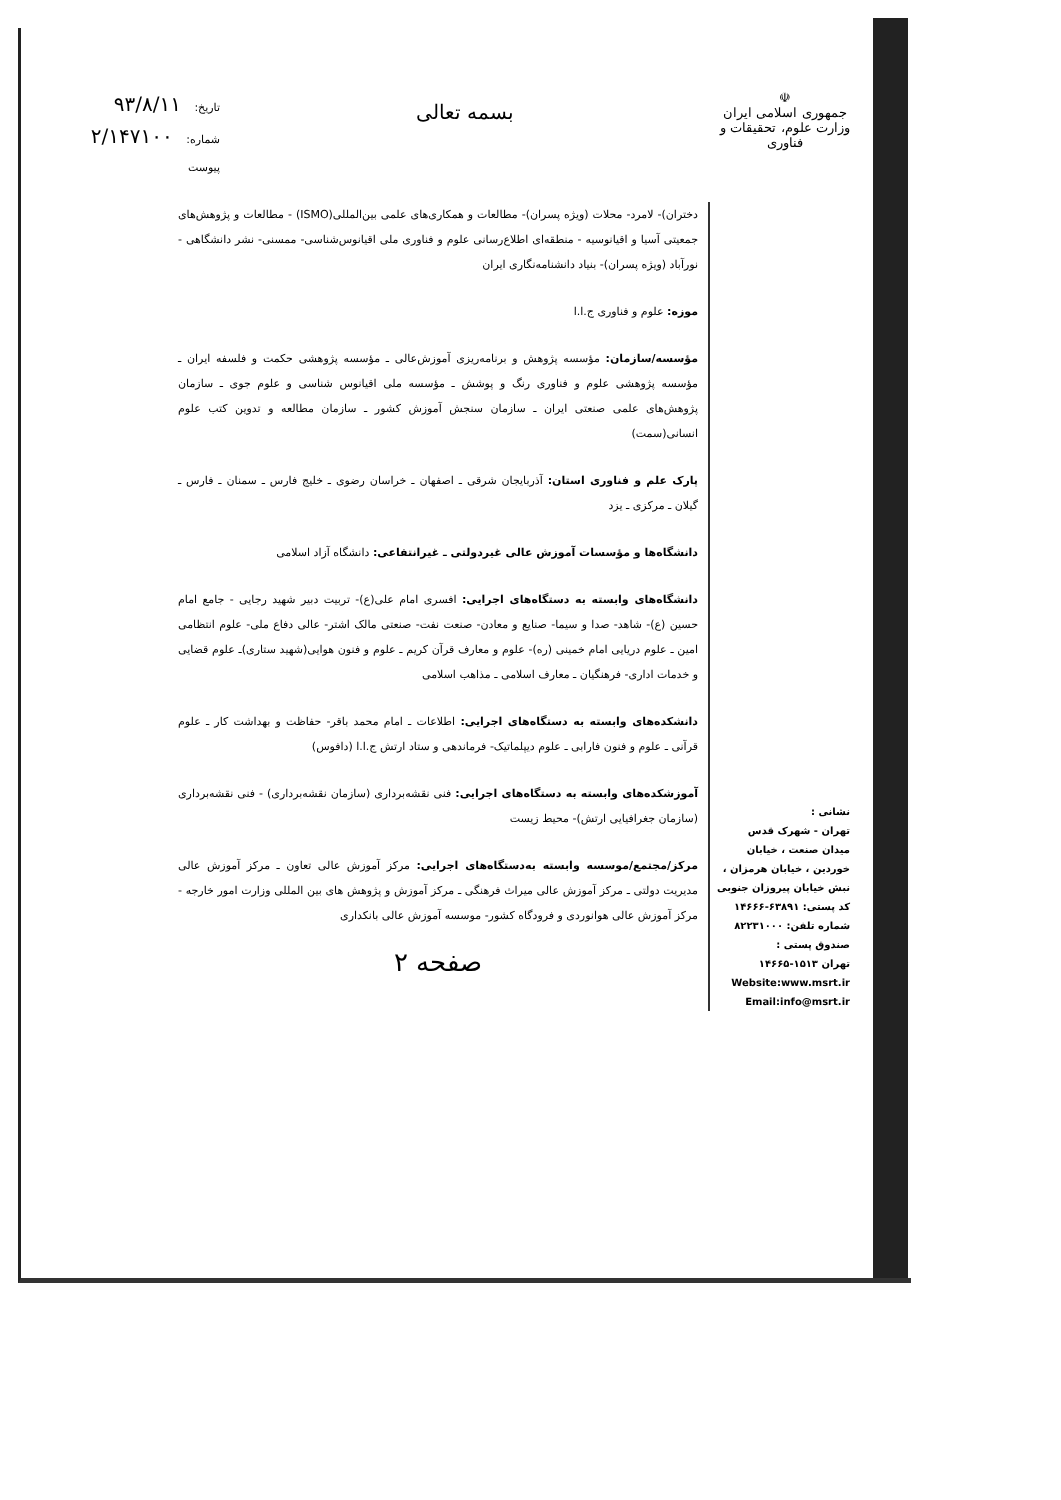☫
جمهوری اسلامی ایران
وزارت علوم، تحقیقات و فناوری
بسمه تعالی
تاریخ: ۹۳/۸/۱۱
شماره: ۲/۱۴۷۱۰۰
پیوست
نشانی :
تهران - شهرک قدس
میدان صنعت ، خیابان
خوردین ، خیابان هرمزان ،
نبش خیابان پیروزان جنوبی
کد پستی: ۶۳۸۹۱-۱۴۶۶۶
شماره تلفن: ۸۲۲۳۱۰۰۰
صندوق پستی :
تهران ۱۵۱۳-۱۴۶۶۵
Website:www.msrt.ir
Email:info@msrt.ir
دختران)- لامرد- محلات (ویژه پسران)- مطالعات و همکاری‌های علمی بین‌المللی(ISMO) - مطالعات و پژوهش‌های جمعیتی آسیا و اقیانوسیه - منطقه‌ای اطلاع‌رسانی علوم و فناوری ملی اقیانوس‌شناسی- ممسنی- نشر دانشگاهی - نورآباد (ویژه پسران)- بنیاد دانشنامه‌نگاری ایران
موزه: علوم و فناوری ج.ا.ا
مؤسسه/سازمان: مؤسسه پژوهش و برنامه‌ریزی آموزش‌عالی ـ مؤسسه پژوهشی حکمت و فلسفه ایران ـ مؤسسه پژوهشی علوم و فناوری رنگ و پوشش ـ مؤسسه ملی اقیانوس شناسی و علوم جوی ـ سازمان پژوهش‌های علمی صنعتی ایران ـ سازمان سنجش آموزش کشور ـ سازمان مطالعه و تدوین کتب علوم انسانی(سمت)
پارک علم و فناوری استان: آذربایجان شرقی ـ اصفهان ـ خراسان رضوی ـ خلیج فارس ـ سمنان ـ فارس ـ گیلان ـ مرکزی ـ یزد
دانشگاه‌ها و مؤسسات آموزش عالی غیردولتی ـ غیرانتفاعی: دانشگاه آزاد اسلامی
دانشگاه‌های وابسته به دستگاه‌های اجرایی: افسری امام علی(ع)- تربیت دبیر شهید رجایی - جامع امام حسین (ع)- شاهد- صدا و سیما- صنایع و معادن- صنعت نفت- صنعتی مالک اشتر- عالی دفاع ملی- علوم انتظامی امین ـ علوم دریایی امام خمینی (ره)- علوم و معارف قرآن کریم ـ علوم و فنون هوایی(شهید ستاری)ـ علوم قضایی و خدمات اداری- فرهنگیان ـ معارف اسلامی ـ مذاهب اسلامی
دانشکده‌های وابسته به دستگاه‌های اجرایی: اطلاعات ـ امام محمد باقر- حفاظت و بهداشت کار ـ علوم قرآنی ـ علوم و فنون فارابی ـ علوم دیپلماتیک- فرماندهی و ستاد ارتش ج.ا.ا (دافوس)
آموزشکده‌های وابسته به دستگاه‌های اجرایی: فنی نقشه‌برداری (سازمان نقشه‌برداری) - فنی نقشه‌برداری (سازمان جغرافیایی ارتش)- محیط زیست
مرکز/مجتمع/موسسه وابسته به‌دستگاه‌های اجرایی: مرکز آموزش عالی تعاون ـ مرکز آموزش عالی مدیریت دولتی ـ مرکز آموزش عالی میراث فرهنگی ـ مرکز آموزش و پژوهش های بین المللی وزارت امور خارجه - مرکز آموزش عالی هوانوردی و فرودگاه کشور- موسسه آموزش عالی بانکداری
صفحه ۲